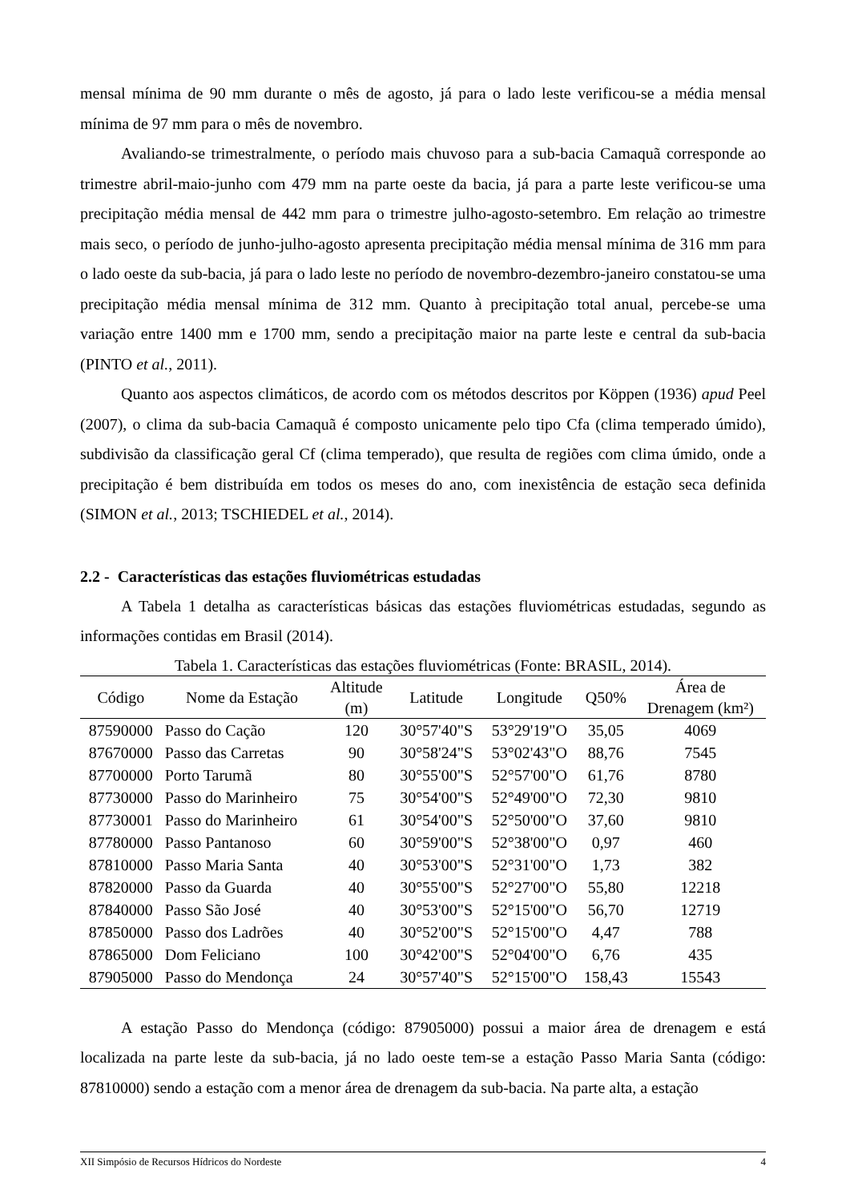mensal mínima de 90 mm durante o mês de agosto, já para o lado leste verificou-se a média mensal mínima de 97 mm para o mês de novembro.
Avaliando-se trimestralmente, o período mais chuvoso para a sub-bacia Camaquã corresponde ao trimestre abril-maio-junho com 479 mm na parte oeste da bacia, já para a parte leste verificou-se uma precipitação média mensal de 442 mm para o trimestre julho-agosto-setembro. Em relação ao trimestre mais seco, o período de junho-julho-agosto apresenta precipitação média mensal mínima de 316 mm para o lado oeste da sub-bacia, já para o lado leste no período de novembro-dezembro-janeiro constatou-se uma precipitação média mensal mínima de 312 mm. Quanto à precipitação total anual, percebe-se uma variação entre 1400 mm e 1700 mm, sendo a precipitação maior na parte leste e central da sub-bacia (PINTO et al., 2011).
Quanto aos aspectos climáticos, de acordo com os métodos descritos por Köppen (1936) apud Peel (2007), o clima da sub-bacia Camaquã é composto unicamente pelo tipo Cfa (clima temperado úmido), subdivisão da classificação geral Cf (clima temperado), que resulta de regiões com clima úmido, onde a precipitação é bem distribuída em todos os meses do ano, com inexistência de estação seca definida (SIMON et al., 2013; TSCHIEDEL et al., 2014).
2.2 - Características das estações fluviométricas estudadas
A Tabela 1 detalha as características básicas das estações fluviométricas estudadas, segundo as informações contidas em Brasil (2014).
Tabela 1. Características das estações fluviométricas (Fonte: BRASIL, 2014).
| Código | Nome da Estação | Altitude (m) | Latitude | Longitude | Q50% | Área de Drenagem (km²) |
| --- | --- | --- | --- | --- | --- | --- |
| 87590000 | Passo do Cação | 120 | 30°57'40"S | 53°29'19"O | 35,05 | 4069 |
| 87670000 | Passo das Carretas | 90 | 30°58'24"S | 53°02'43"O | 88,76 | 7545 |
| 87700000 | Porto Tarumã | 80 | 30°55'00"S | 52°57'00"O | 61,76 | 8780 |
| 87730000 | Passo do Marinheiro | 75 | 30°54'00"S | 52°49'00"O | 72,30 | 9810 |
| 87730001 | Passo do Marinheiro | 61 | 30°54'00"S | 52°50'00"O | 37,60 | 9810 |
| 87780000 | Passo Pantanoso | 60 | 30°59'00"S | 52°38'00"O | 0,97 | 460 |
| 87810000 | Passo Maria Santa | 40 | 30°53'00"S | 52°31'00"O | 1,73 | 382 |
| 87820000 | Passo da Guarda | 40 | 30°55'00"S | 52°27'00"O | 55,80 | 12218 |
| 87840000 | Passo São José | 40 | 30°53'00"S | 52°15'00"O | 56,70 | 12719 |
| 87850000 | Passo dos Ladrões | 40 | 30°52'00"S | 52°15'00"O | 4,47 | 788 |
| 87865000 | Dom Feliciano | 100 | 30°42'00"S | 52°04'00"O | 6,76 | 435 |
| 87905000 | Passo do Mendonça | 24 | 30°57'40"S | 52°15'00"O | 158,43 | 15543 |
A estação Passo do Mendonça (código: 87905000) possui a maior área de drenagem e está localizada na parte leste da sub-bacia, já no lado oeste tem-se a estação Passo Maria Santa (código: 87810000) sendo a estação com a menor área de drenagem da sub-bacia. Na parte alta, a estação
XII Simpósio de Recursos Hídricos do Nordeste 4